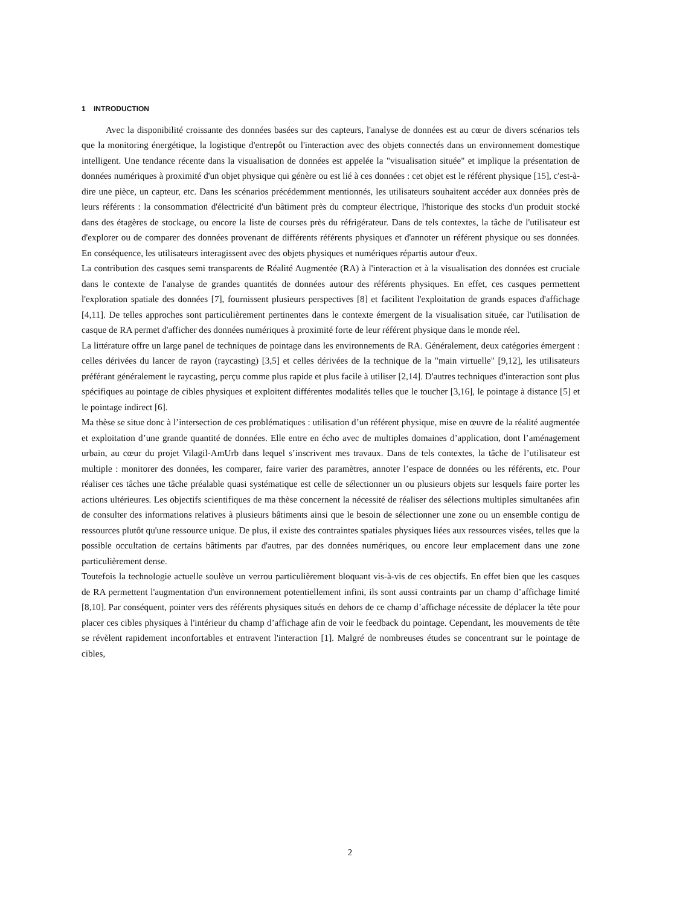1 INTRODUCTION
Avec la disponibilité croissante des données basées sur des capteurs, l'analyse de données est au cœur de divers scénarios tels que la monitoring énergétique, la logistique d'entrepôt ou l'interaction avec des objets connectés dans un environnement domestique intelligent. Une tendance récente dans la visualisation de données est appelée la "visualisation située" et implique la présentation de données numériques à proximité d'un objet physique qui génère ou est lié à ces données : cet objet est le référent physique [15], c'est-à-dire une pièce, un capteur, etc. Dans les scénarios précédemment mentionnés, les utilisateurs souhaitent accéder aux données près de leurs référents : la consommation d'électricité d'un bâtiment près du compteur électrique, l'historique des stocks d'un produit stocké dans des étagères de stockage, ou encore la liste de courses près du réfrigérateur. Dans de tels contextes, la tâche de l'utilisateur est d'explorer ou de comparer des données provenant de différents référents physiques et d'annoter un référent physique ou ses données. En conséquence, les utilisateurs interagissent avec des objets physiques et numériques répartis autour d'eux.
La contribution des casques semi transparents de Réalité Augmentée (RA) à l'interaction et à la visualisation des données est cruciale dans le contexte de l'analyse de grandes quantités de données autour des référents physiques. En effet, ces casques permettent l'exploration spatiale des données [7], fournissent plusieurs perspectives [8] et facilitent l'exploitation de grands espaces d'affichage [4,11]. De telles approches sont particulièrement pertinentes dans le contexte émergent de la visualisation située, car l'utilisation de casque de RA permet d'afficher des données numériques à proximité forte de leur référent physique dans le monde réel.
La littérature offre un large panel de techniques de pointage dans les environnements de RA. Généralement, deux catégories émergent : celles dérivées du lancer de rayon (raycasting) [3,5] et celles dérivées de la technique de la "main virtuelle" [9,12], les utilisateurs préférant généralement le raycasting, perçu comme plus rapide et plus facile à utiliser [2,14]. D'autres techniques d'interaction sont plus spécifiques au pointage de cibles physiques et exploitent différentes modalités telles que le toucher [3,16], le pointage à distance [5] et le pointage indirect [6].
Ma thèse se situe donc à l’intersection de ces problématiques : utilisation d’un référent physique, mise en œuvre de la réalité augmentée et exploitation d’une grande quantité de données. Elle entre en écho avec de multiples domaines d’application, dont l’aménagement urbain, au cœur du projet Vilagil-AmUrb dans lequel s’inscrivent mes travaux. Dans de tels contextes, la tâche de l’utilisateur est multiple : monitorer des données, les comparer, faire varier des paramètres, annoter l’espace de données ou les référents, etc. Pour réaliser ces tâches une tâche préalable quasi systématique est celle de sélectionner un ou plusieurs objets sur lesquels faire porter les actions ultérieures. Les objectifs scientifiques de ma thèse concernent la nécessité de réaliser des sélections multiples simultanées afin de consulter des informations relatives à plusieurs bâtiments ainsi que le besoin de sélectionner une zone ou un ensemble contigu de ressources plutôt qu'une ressource unique. De plus, il existe des contraintes spatiales physiques liées aux ressources visées, telles que la possible occultation de certains bâtiments par d'autres, par des données numériques, ou encore leur emplacement dans une zone particulièrement dense.
Toutefois la technologie actuelle soulève un verrou particulièrement bloquant vis-à-vis de ces objectifs. En effet bien que les casques de RA permettent l'augmentation d'un environnement potentiellement infini, ils sont aussi contraints par un champ d’affichage limité [8,10]. Par conséquent, pointer vers des référents physiques situés en dehors de ce champ d’affichage nécessite de déplacer la tête pour placer ces cibles physiques à l'intérieur du champ d’affichage afin de voir le feedback du pointage. Cependant, les mouvements de tête se révèlent rapidement inconfortables et entravent l'interaction [1]. Malgré de nombreuses études se concentrant sur le pointage de cibles,
2